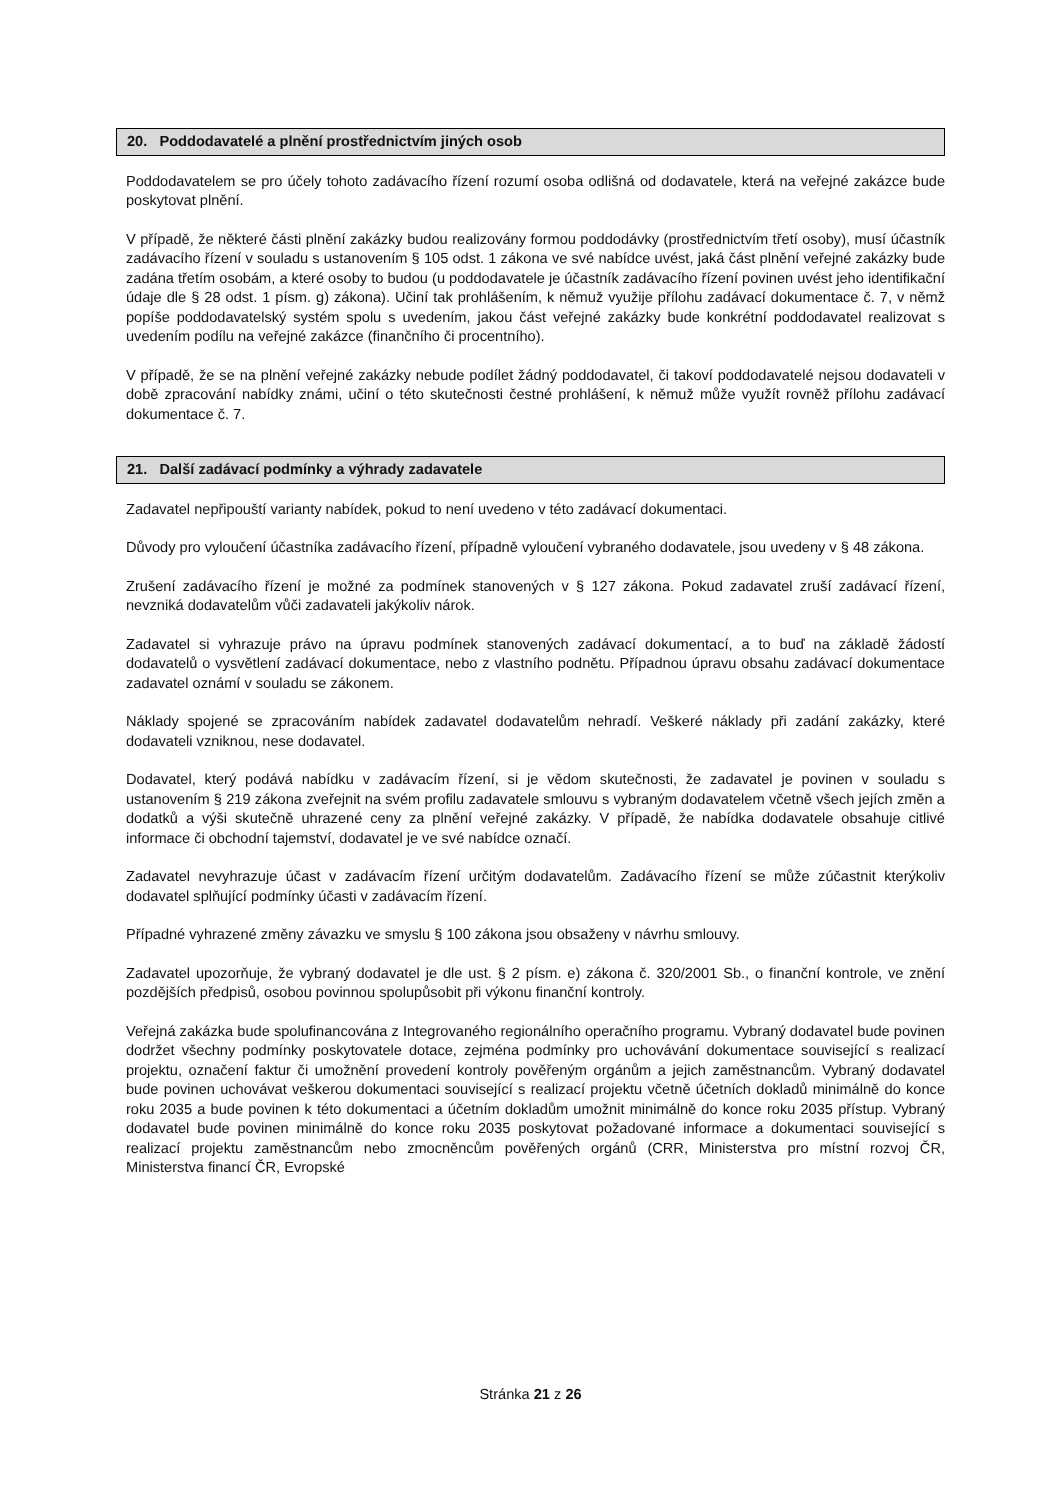20. Poddodavatelé a plnění prostřednictvím jiných osob
Poddodavatelem se pro účely tohoto zadávacího řízení rozumí osoba odlišná od dodavatele, která na veřejné zakázce bude poskytovat plnění.
V případě, že některé části plnění zakázky budou realizovány formou poddodávky (prostřednictvím třetí osoby), musí účastník zadávacího řízení v souladu s ustanovením § 105 odst. 1 zákona ve své nabídce uvést, jaká část plnění veřejné zakázky bude zadána třetím osobám, a které osoby to budou (u poddodavatele je účastník zadávacího řízení povinen uvést jeho identifikační údaje dle § 28 odst. 1 písm. g) zákona). Učiní tak prohlášením, k němuž využije přílohu zadávací dokumentace č. 7, v němž popíše poddodavatelský systém spolu s uvedením, jakou část veřejné zakázky bude konkrétní poddodavatel realizovat s uvedením podílu na veřejné zakázce (finančního či procentního).
V případě, že se na plnění veřejné zakázky nebude podílet žádný poddodavatel, či takoví poddodavatelé nejsou dodavateli v době zpracování nabídky známi, učiní o této skutečnosti čestné prohlášení, k němuž může využít rovněž přílohu zadávací dokumentace č. 7.
21. Další zadávací podmínky a výhrady zadavatele
Zadavatel nepřipouští varianty nabídek, pokud to není uvedeno v této zadávací dokumentaci.
Důvody pro vyloučení účastníka zadávacího řízení, případně vyloučení vybraného dodavatele, jsou uvedeny v § 48 zákona.
Zrušení zadávacího řízení je možné za podmínek stanovených v § 127 zákona. Pokud zadavatel zruší zadávací řízení, nevzniká dodavatelům vůči zadavateli jakýkoliv nárok.
Zadavatel si vyhrazuje právo na úpravu podmínek stanovených zadávací dokumentací, a to buď na základě žádostí dodavatelů o vysvětlení zadávací dokumentace, nebo z vlastního podnětu. Případnou úpravu obsahu zadávací dokumentace zadavatel oznámí v souladu se zákonem.
Náklady spojené se zpracováním nabídek zadavatel dodavatelům nehradí. Veškeré náklady při zadání zakázky, které dodavateli vzniknou, nese dodavatel.
Dodavatel, který podává nabídku v zadávacím řízení, si je vědom skutečnosti, že zadavatel je povinen v souladu s ustanovením § 219 zákona zveřejnit na svém profilu zadavatele smlouvu s vybraným dodavatelem včetně všech jejích změn a dodatků a výši skutečně uhrazené ceny za plnění veřejné zakázky. V případě, že nabídka dodavatele obsahuje citlivé informace či obchodní tajemství, dodavatel je ve své nabídce označí.
Zadavatel nevyhrazuje účast v zadávacím řízení určitým dodavatelům. Zadávacího řízení se může zúčastnit kterýkoliv dodavatel splňující podmínky účasti v zadávacím řízení.
Případné vyhrazené změny závazku ve smyslu § 100 zákona jsou obsaženy v návrhu smlouvy.
Zadavatel upozorňuje, že vybraný dodavatel je dle ust. § 2 písm. e) zákona č. 320/2001 Sb., o finanční kontrole, ve znění pozdějších předpisů, osobou povinnou spolupůsobit při výkonu finanční kontroly.
Veřejná zakázka bude spolufinancována z Integrovaného regionálního operačního programu. Vybraný dodavatel bude povinen dodržet všechny podmínky poskytovatele dotace, zejména podmínky pro uchovávání dokumentace související s realizací projektu, označení faktur či umožnění provedení kontroly pověřeným orgánům a jejich zaměstnancům. Vybraný dodavatel bude povinen uchovávat veškerou dokumentaci související s realizací projektu včetně účetních dokladů minimálně do konce roku 2035 a bude povinen k této dokumentaci a účetním dokladům umožnit minimálně do konce roku 2035 přístup. Vybraný dodavatel bude povinen minimálně do konce roku 2035 poskytovat požadované informace a dokumentaci související s realizací projektu zaměstnancům nebo zmocněncům pověřených orgánů (CRR, Ministerstva pro místní rozvoj ČR, Ministerstva financí ČR, Evropské
Stránka 21 z 26